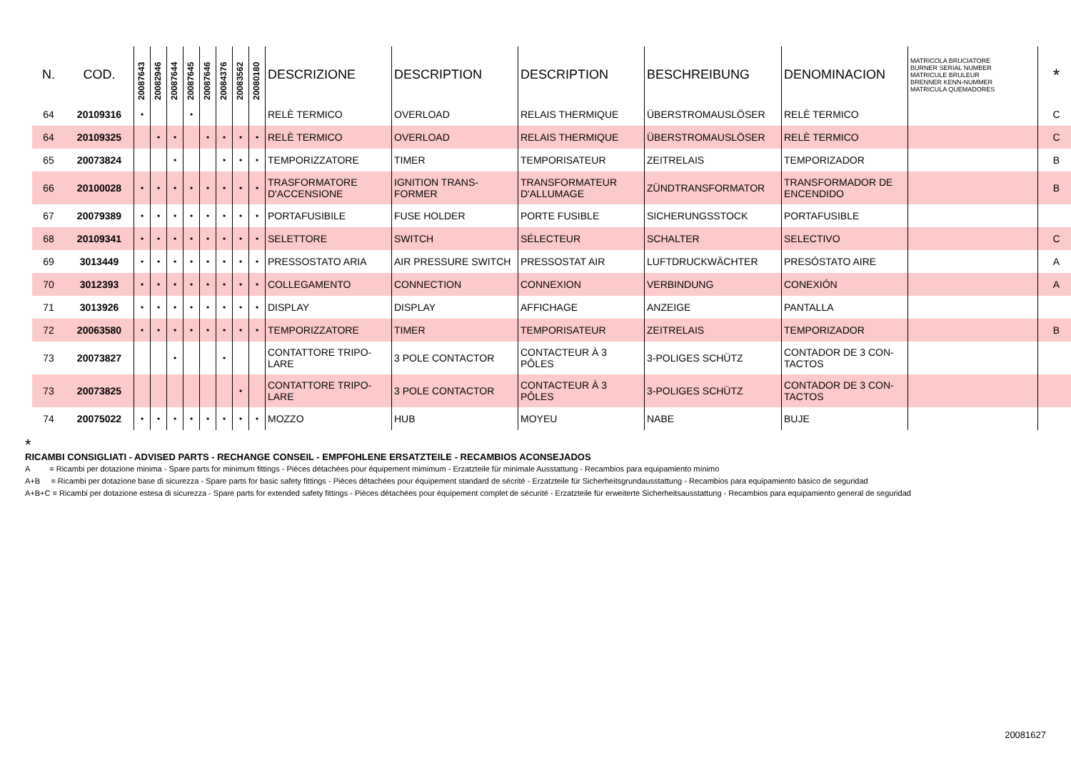| N. | COD. | 20087643 | 20082946 | 20087644 | 20087645 | 20087646 | 20084376 | 20083562 | 20080180 | DESCRIZIONE | DESCRIPTION | DESCRIPTION | BESCHREIBUNG | DENOMINACION | MATRICOLA BRUCIATORE BURNER SERIAL NUMBER MATRICULE BRULEUR BRENNER KENN-NUMMER MATRICULA QUEMADORES | * |
| --- | --- | --- | --- | --- | --- | --- | --- | --- | --- | --- | --- | --- | --- | --- | --- | --- |
| 64 | 20109316 | • | | | • | | | | | RELÈ TERMICO | OVERLOAD | RELAIS THERMIQUE | ÜBERSTROMAUSLÖSER | RELÈ TERMICO | | C |
| 64 | 20109325 | | • | • | | • | • | • | • | RELÈ TERMICO | OVERLOAD | RELAIS THERMIQUE | ÜBERSTROMAUSLÖSER | RELÈ TERMICO | | C |
| 65 | 20073824 | | | • | | | • | • | • | TEMPORIZZATORE | TIMER | TEMPORISATEUR | ZEITRELAIS | TEMPORIZADOR | | B |
| 66 | 20100028 | • | • | • | • | • | • | • | • | TRASFORMATORE D'ACCENSIONE | IGNITION TRANS-FORMER | TRANSFORMATEUR D'ALLUMAGE | ZÜNDTRANSFORMATOR | TRANSFORMADOR DE ENCENDIDO | | B |
| 67 | 20079389 | • | • | • | • | • | • | • | • | PORTAFUSIBILE | FUSE HOLDER | PORTE FUSIBLE | SICHERUNGSSTOCK | PORTAFUSIBLE | | |
| 68 | 20109341 | • | • | • | • | • | • | • | • | SELETTORE | SWITCH | SÉLECTEUR | SCHALTER | SELECTIVO | | C |
| 69 | 3013449 | • | • | • | • | • | • | • | • | PRESSOSTATO ARIA | AIR PRESSURE SWITCH | PRESSOSTAT AIR | LUFTDRUCKWÄCHTER | PRESÓSTATO AIRE | | A |
| 70 | 3012393 | • | • | • | • | • | • | • | • | COLLEGAMENTO | CONNECTION | CONNEXION | VERBINDUNG | CONEXIÓN | | A |
| 71 | 3013926 | • | • | • | • | • | • | • | • | DISPLAY | DISPLAY | AFFICHAGE | ANZEIGE | PANTALLA | | |
| 72 | 20063580 | • | • | • | • | • | • | • | • | TEMPORIZZATORE | TIMER | TEMPORISATEUR | ZEITRELAIS | TEMPORIZADOR | | B |
| 73 | 20073827 | | | • | | | • | | | CONTATTORE TRIPO-LARE | 3 POLE CONTACTOR | CONTACTEUR À 3 PÔLES | 3-POLIGES SCHÜTZ | CONTADOR DE 3 CON-TACTOS | | |
| 73 | 20073825 | | | | | | | • | | CONTATTORE TRIPO-LARE | 3 POLE CONTACTOR | CONTACTEUR À 3 PÔLES | 3-POLIGES SCHÜTZ | CONTADOR DE 3 CON-TACTOS | | |
| 74 | 20075022 | • | • | • | • | • | • | • | • | MOZZO | HUB | MOYEU | NABE | BUJE | | |
*
RICAMBI CONSIGLIATI - ADVISED PARTS - RECHANGE CONSEIL - EMPFOHLENE ERSATZTEILE - RECAMBIOS ACONSEJADOS
A = Ricambi per dotazione minima - Spare parts for minimum fittings - Pièces détachées pour équipement mimimum - Erzatzteile für minimale Ausstattung - Recambios para equipamiento mínimo
A+B = Ricambi per dotazione base di sicurezza - Spare parts for basic safety fittings - Pièces détachées pour équipement standard de sécrité - Erzatzteile für Sicherheitsgrundausstattung - Recambios para equipamiento básico de seguridad
A+B+C = Ricambi per dotazione estesa di sicurezza - Spare parts for extended safety fittings - Pièces détachées pour équipement complet de sécurité - Erzatzteile für erweiterte Sicherheitsausstattung - Recambios para equipamiento general de seguridad
20081627